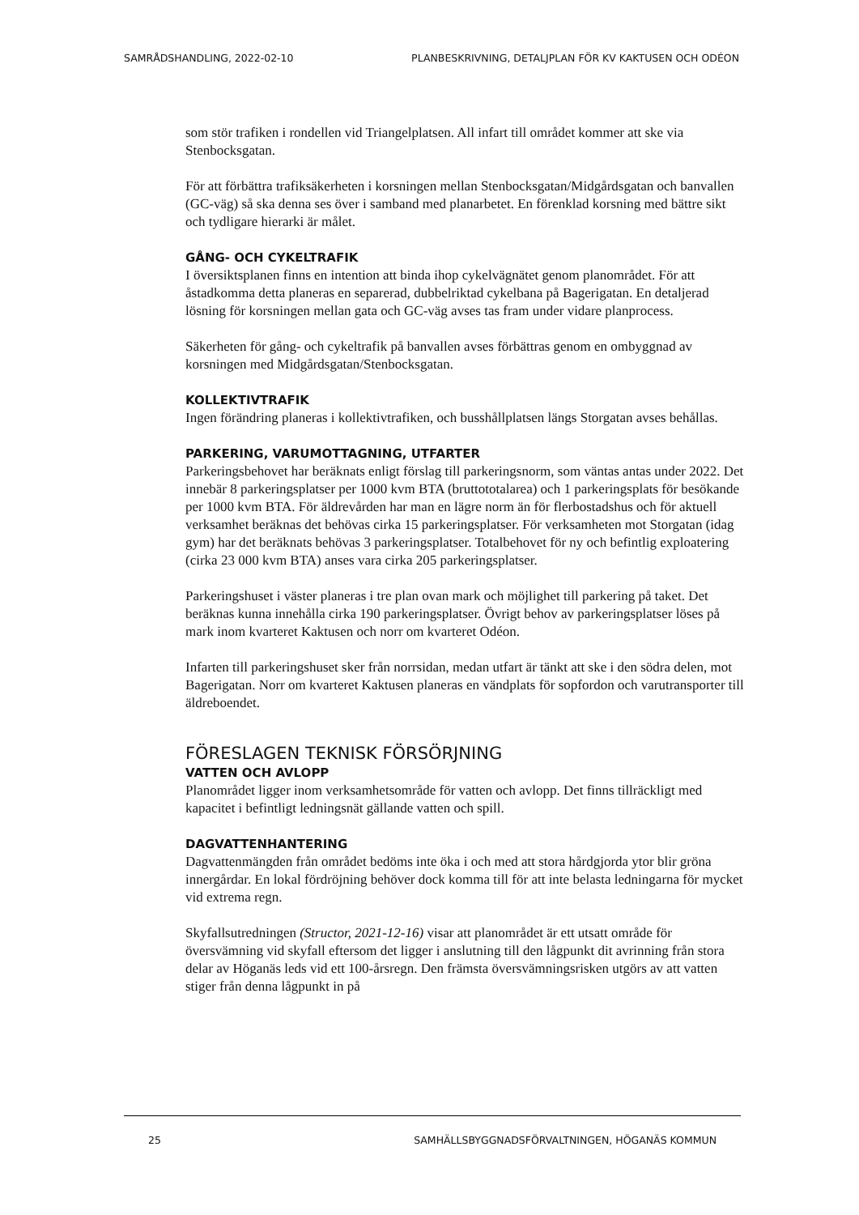SAMRÅDSHANDLING, 2022-02-10 PLANBESKRIVNING, DETALJPLAN FÖR KV KAKTUSEN OCH ODÉON
som stör trafiken i rondellen vid Triangelplatsen. All infart till området kommer att ske via Stenbocksgatan.
För att förbättra trafiksäkerheten i korsningen mellan Stenbocksgatan/Midgårdsgatan och banvallen (GC-väg) så ska denna ses över i samband med planarbetet. En förenklad korsning med bättre sikt och tydligare hierarki är målet.
GÅNG- OCH CYKELTRAFIK
I översiktsplanen finns en intention att binda ihop cykelvägnätet genom planområdet. För att åstadkomma detta planeras en separerad, dubbelriktad cykelbana på Bagerigatan. En detaljerad lösning för korsningen mellan gata och GC-väg avses tas fram under vidare planprocess.
Säkerheten för gång- och cykeltrafik på banvallen avses förbättras genom en ombyggnad av korsningen med Midgårdsgatan/Stenbocksgatan.
KOLLEKTIVTRAFIK
Ingen förändring planeras i kollektivtrafiken, och busshållplatsen längs Storgatan avses behållas.
PARKERING, VARUMOTTAGNING, UTFARTER
Parkeringsbehovet har beräknats enligt förslag till parkeringsnorm, som väntas antas under 2022. Det innebär 8 parkeringsplatser per 1000 kvm BTA (bruttototalarea) och 1 parkeringsplats för besökande per 1000 kvm BTA. För äldrevården har man en lägre norm än för flerbostadshus och för aktuell verksamhet beräknas det behövas cirka 15 parkeringsplatser. För verksamheten mot Storgatan (idag gym) har det beräknats behövas 3 parkeringsplatser. Totalbehovet för ny och befintlig exploatering (cirka 23 000 kvm BTA) anses vara cirka 205 parkeringsplatser.
Parkeringshuset i väster planeras i tre plan ovan mark och möjlighet till parkering på taket. Det beräknas kunna innehålla cirka 190 parkeringsplatser. Övrigt behov av parkeringsplatser löses på mark inom kvarteret Kaktusen och norr om kvarteret Odéon.
Infarten till parkeringshuset sker från norrsidan, medan utfart är tänkt att ske i den södra delen, mot Bagerigatan. Norr om kvarteret Kaktusen planeras en vändplats för sopfordon och varutransporter till äldreboendet.
FÖRESLAGEN TEKNISK FÖRSÖRJNING
VATTEN OCH AVLOPP
Planområdet ligger inom verksamhetsområde för vatten och avlopp. Det finns tillräckligt med kapacitet i befintligt ledningsnät gällande vatten och spill.
DAGVATTENHANTERING
Dagvattenmängden från området bedöms inte öka i och med att stora hårdgjorda ytor blir gröna innergårdar. En lokal fördröjning behöver dock komma till för att inte belasta ledningarna för mycket vid extrema regn.
Skyfallsutredningen (Structor, 2021-12-16) visar att planområdet är ett utsatt område för översvämning vid skyfall eftersom det ligger i anslutning till den lågpunkt dit avrinning från stora delar av Höganäs leds vid ett 100-årsregn. Den främsta översvämningsrisken utgörs av att vatten stiger från denna lågpunkt in på
25 SAMHÄLLSBYGGNADSFÖRVALTNINGEN, HÖGANÄS KOMMUN